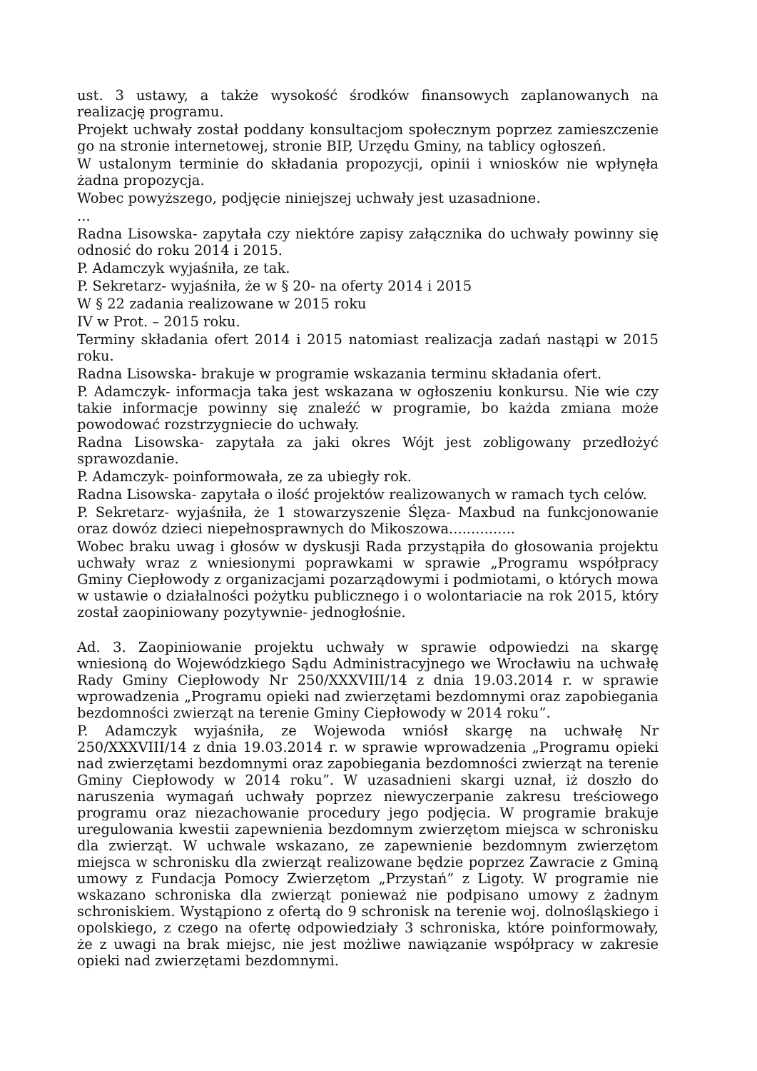ust. 3 ustawy, a także wysokość środków finansowych zaplanowanych na realizację programu.
Projekt uchwały został poddany konsultacjom społecznym poprzez zamieszczenie go na stronie internetowej, stronie BIP, Urzędu Gminy, na tablicy ogłoszeń.
W ustalonym terminie do składania propozycji, opinii i wniosków nie wpłynęła żadna propozycja.
Wobec powyższego, podjęcie niniejszej uchwały jest uzasadnione.
...
Radna Lisowska- zapytała czy niektóre zapisy załącznika do uchwały powinny się odnosić do roku 2014 i 2015.
P. Adamczyk wyjaśniła, ze tak.
P. Sekretarz- wyjaśniła, że w § 20- na oferty 2014 i 2015
W § 22 zadania realizowane w 2015 roku
IV w Prot. – 2015 roku.
Terminy składania ofert 2014 i 2015 natomiast realizacja zadań nastąpi w 2015 roku.
Radna Lisowska- brakuje w programie wskazania terminu składania ofert.
P. Adamczyk- informacja taka jest wskazana w ogłoszeniu konkursu. Nie wie czy takie informacje powinny się znaleźć w programie, bo każda zmiana może powodować rozstrzygniecie do uchwały.
Radna Lisowska- zapytała za jaki okres Wójt jest zobligowany przedłożyć sprawozdanie.
P. Adamczyk- poinformowała, ze za ubiegły rok.
Radna Lisowska- zapytała o ilość projektów realizowanych w ramach tych celów.
P. Sekretarz- wyjaśniła, że 1 stowarzyszenie Ślęza- Maxbud na funkcjonowanie oraz dowóz dzieci niepełnosprawnych do Mikoszowa...............
Wobec braku uwag i głosów w dyskusji Rada przystąpiła do głosowania projektu uchwały wraz z wniesionymi poprawkami w sprawie „Programu współpracy Gminy Ciepłowody z organizacjami pozarządowymi i podmiotami, o których mowa w ustawie o działalności pożytku publicznego i o wolontariacie na rok 2015, który został zaopiniowany pozytywnie- jednogłośnie.
Ad. 3. Zaopiniowanie projektu uchwały w sprawie odpowiedzi na skargę wniesioną do Wojewódzkiego Sądu Administracyjnego we Wrocławiu na uchwałę Rady Gminy Ciepłowody Nr 250/XXXVIII/14 z dnia 19.03.2014 r. w sprawie wprowadzenia „Programu opieki nad zwierzętami bezdomnymi oraz zapobiegania bezdomności zwierząt na terenie Gminy Ciepłowody w 2014 roku”.
P. Adamczyk wyjaśniła, ze Wojewoda wniósł skargę na uchwałę Nr 250/XXXVIII/14 z dnia 19.03.2014 r. w sprawie wprowadzenia „Programu opieki nad zwierzętami bezdomnymi oraz zapobiegania bezdomności zwierząt na terenie Gminy Ciepłowody w 2014 roku”. W uzasadnieni skargi uznał, iż doszło do naruszenia wymagań uchwały poprzez niewyczerpanie zakresu treściowego programu oraz niezachowanie procedury jego podjęcia. W programie brakuje uregulowania kwestii zapewnienia bezdomnym zwierzętom miejsca w schronisku dla zwierząt. W uchwale wskazano, ze zapewnienie bezdomnym zwierzętom miejsca w schronisku dla zwierząt realizowane będzie poprzez Zawracie z Gminą umowy z Fundacja Pomocy Zwierzętom „Przystań” z Ligoty. W programie nie wskazano schroniska dla zwierząt ponieważ nie podpisano umowy z żadnym schroniskiem. Wystąpiono z ofertą do 9 schronisk na terenie woj. dolnośląskiego i opolskiego, z czego na ofertę odpowiedziały 3 schroniska, które poinformowały, że z uwagi na brak miejsc, nie jest możliwe nawiązanie współpracy w zakresie opieki nad zwierzętami bezdomnymi.